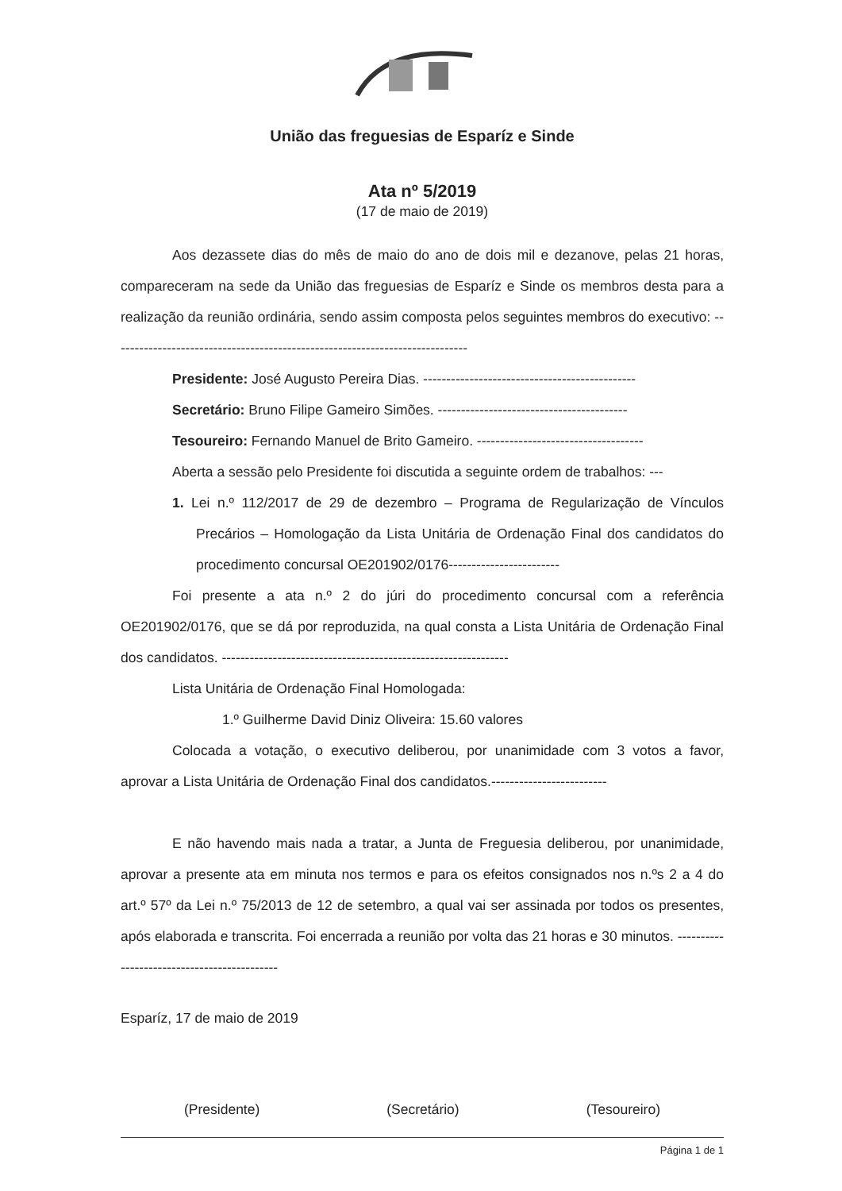União das freguesias de Esparíz e Sinde
Ata nº 5/2019
(17 de maio de 2019)
Aos dezassete dias do mês de maio do ano de dois mil e dezanove, pelas 21 horas, compareceram na sede da União das freguesias de Esparíz e Sinde os membros desta para a realização da reunião ordinária, sendo assim composta pelos seguintes membros do executivo: -----------------------------------------------------------------------------
Presidente: José Augusto Pereira Dias. ----------------------------------------------
Secretário: Bruno Filipe Gameiro Simões. -----------------------------------------
Tesoureiro: Fernando Manuel de Brito Gameiro. ------------------------------------
Aberta a sessão pelo Presidente foi discutida a seguinte ordem de trabalhos: ---
1. Lei n.º 112/2017 de 29 de dezembro – Programa de Regularização de Vínculos Precários – Homologação da Lista Unitária de Ordenação Final dos candidatos do procedimento concursal OE201902/0176------------------------
Foi presente a ata n.º 2 do júri do procedimento concursal com a referência OE201902/0176, que se dá por reproduzida, na qual consta a Lista Unitária de Ordenação Final dos candidatos. --------------------------------------------------------------
Lista Unitária de Ordenação Final Homologada:
1.º Guilherme David Diniz Oliveira: 15.60 valores
Colocada a votação, o executivo deliberou, por unanimidade com 3 votos a favor, aprovar a Lista Unitária de Ordenação Final dos candidatos.-------------------------
E não havendo mais nada a tratar, a Junta de Freguesia deliberou, por unanimidade, aprovar a presente ata em minuta nos termos e para os efeitos consignados nos n.ºs 2 a 4 do art.º 57º da Lei n.º 75/2013 de 12 de setembro, a qual vai ser assinada por todos os presentes, após elaborada e transcrita. Foi encerrada a reunião por volta das 21 horas e 30 minutos. --------------------------------------------
Esparíz, 17 de maio de 2019
(Presidente) (Secretário) (Tesoureiro)
Página 1 de 1